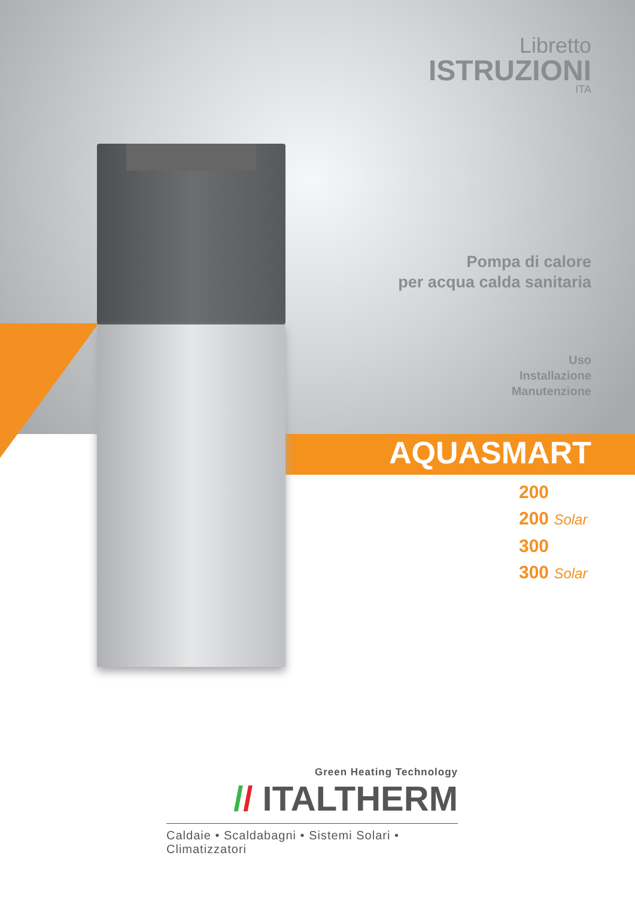Libretto
ISTRUZIONI
ITA
Pompa di calore
per acqua calda sanitaria
Uso
Installazione
Manutenzione
AQUASMART
200
200 Solar
300
300 Solar
Green Heating Technology
// ITALTHERM
Caldaie • Scaldabagni • Sistemi Solari • Climatizzatori